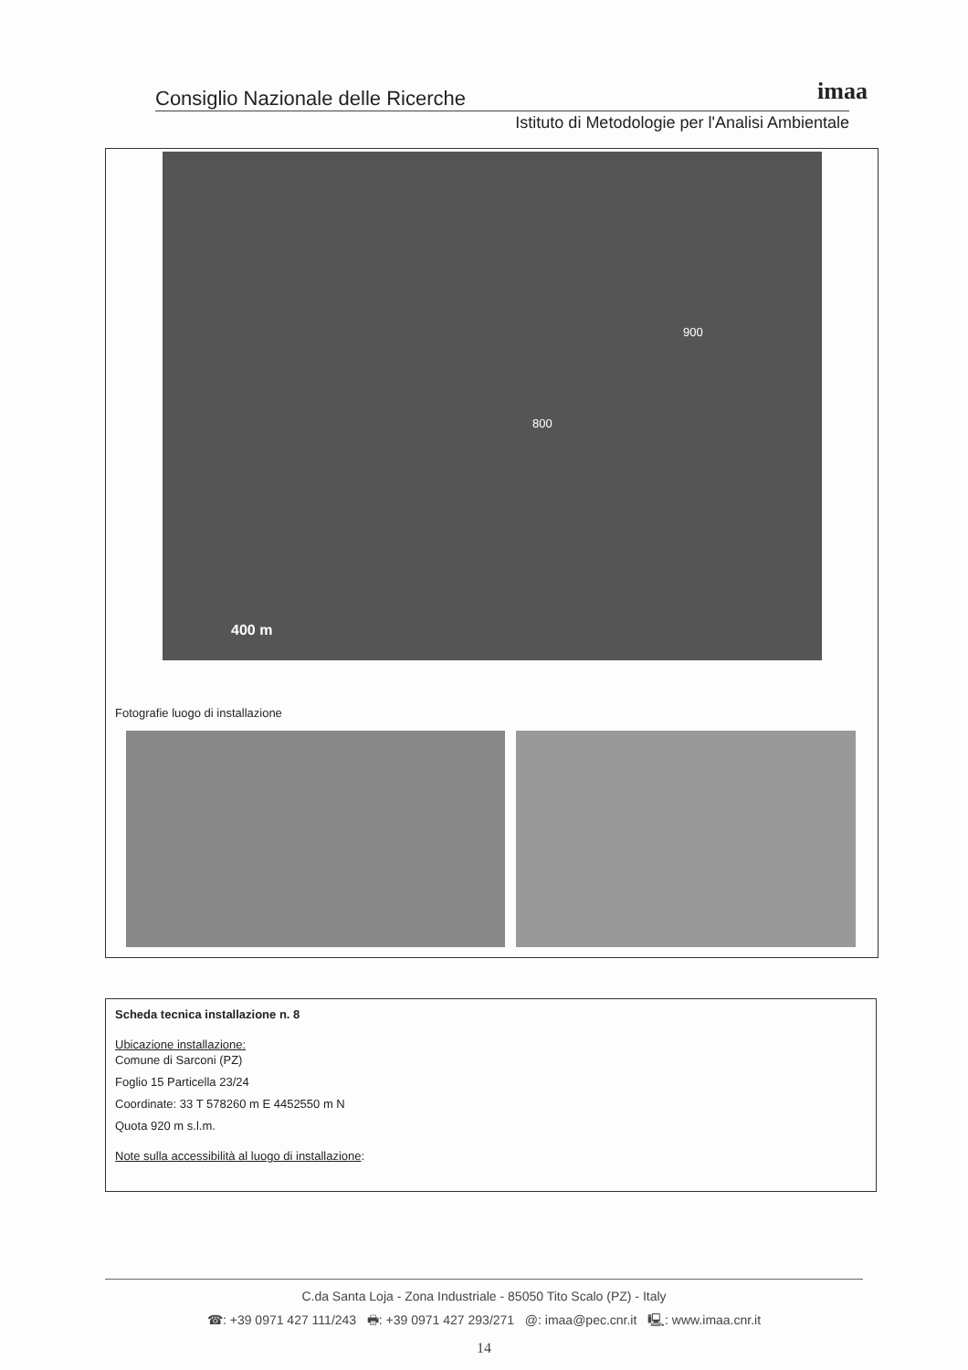Consiglio Nazionale delle Ricerche
Istituto di Metodologie per l'Analisi Ambientale
imaa
900
800
400 m
Fotografie luogo di installazione
Scheda tecnica installazione n. 8
Ubicazione installazione:
Comune di Sarconi (PZ)
Foglio 15 Particella 23/24
Coordinate: 33 T 578260 m E 4452550 m N
Quota 920 m s.l.m.
Note sulla accessibilità al luogo di installazione:
C.da Santa Loja - Zona Industriale - 85050 Tito Scalo (PZ) - Italy
☎: +39 0971 427 111/243 🖶: +39 0971 427 293/271 @: imaa@pec.cnr.it 🖳: www.imaa.cnr.it
14